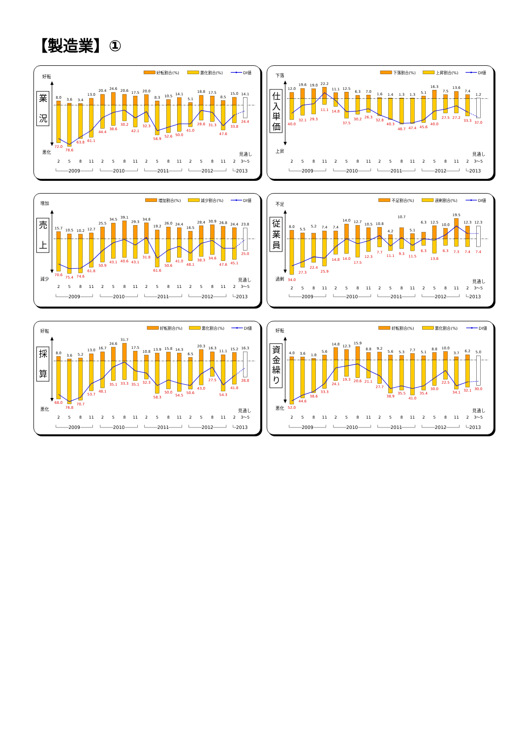【製造業】①
好転割合(%)
悪化割合(%)
DI値
好転
悪化
業
況
8.0
3.6
3.4
13.0
20.4
24.6
20.6
17.5
20.0
8.3
10.5
14.1
5.1
18.8
17.5
8.5
15.0
14.1
72.0
78.6
63.8
61.1
44.4
38.6
30.2
42.1
32.3
56.9
52.6
50.0
41.0
28.8
31.3
47.6
33.8
24.4
見通し
2
5
8
11
2
5
8
11
2
5
8
11
2
5
8
11
2
3～5
2009
2010
2011
2012
2013
下落割合(%)
上昇割合(%)
DI値
下落
上昇
仕
入
単
価
12.0
19.6
19.0
22.2
11.1
12.5
6.3
7.0
1.6
1.4
1.3
1.3
5.1
16.3
7.5
13.6
7.4
1.2
40.0
32.1
29.3
11.1
14.8
37.5
30.2
26.3
32.8
40.3
48.7
47.4
45.6
40.0
27.5
27.2
33.3
37.0
見通し
2
5
8
11
2
5
8
11
2
5
8
11
2
5
8
11
2
3～5
2009
2010
2011
2012
2013
増加割合(%)
減少割合(%)
DI値
増加
減少
売
上
15.7
10.5
10.2
12.7
25.5
34.5
39.1
29.3
34.8
19.2
26.0
24.4
16.5
28.4
30.9
26.8
24.4
23.8
70.6
75.4
74.6
61.8
50.9
43.1
40.6
43.1
31.8
61.6
50.6
41.0
48.1
38.3
34.6
47.6
45.1
25.0
見通し
2
5
8
11
2
5
8
11
2
5
8
11
2
5
8
11
2
3～5
2009
2010
2011
2012
2013
不足割合(%)
過剰割合(%)
DI値
不足
過剰
従
業
員
8.0
5.5
5.2
7.4
7.4
14.0
12.7
10.5
10.8
4.2
10.7
5.1
6.3
12.5
10.0
19.5
12.3
12.3
34.0
27.3
22.4
25.9
14.8
14.0
17.5
12.3
7.7
11.1
9.3
11.5
6.3
13.8
6.3
7.3
7.4
7.4
見通し
2
5
8
11
2
5
8
11
2
5
8
11
2
5
8
11
2
3～5
2009
2010
2011
2012
2013
好転割合(%)
悪化割合(%)
DI値
好転
悪化
採
算
8.0
3.6
5.2
13.0
16.7
24.6
31.7
17.5
10.8
13.9
15.8
14.3
6.5
20.3
16.3
11.1
15.2
16.3
68.0
76.8
70.7
53.7
48.1
35.1
33.3
35.1
32.3
58.3
50.0
54.5
50.6
43.0
27.5
54.3
41.8
28.8
見通し
2
5
8
11
2
5
8
11
2
5
8
11
2
5
8
11
2
3～5
2009
2010
2011
2012
2013
好転割合(%)
悪化割合(%)
DI値
好転
悪化
資
金
繰
り
4.0
3.6
1.8
5.6
14.8
12.3
15.9
8.8
9.2
5.6
5.3
7.7
5.1
8.8
10.0
3.7
6.2
5.0
52.0
44.6
38.6
33.3
24.1
19.3
20.6
21.1
27.7
38.9
35.5
41.0
35.4
30.0
22.5
34.1
32.1
30.0
見通し
2
5
8
11
2
5
8
11
2
5
8
11
2
5
8
11
2
3～5
2009
2010
2011
2012
2013